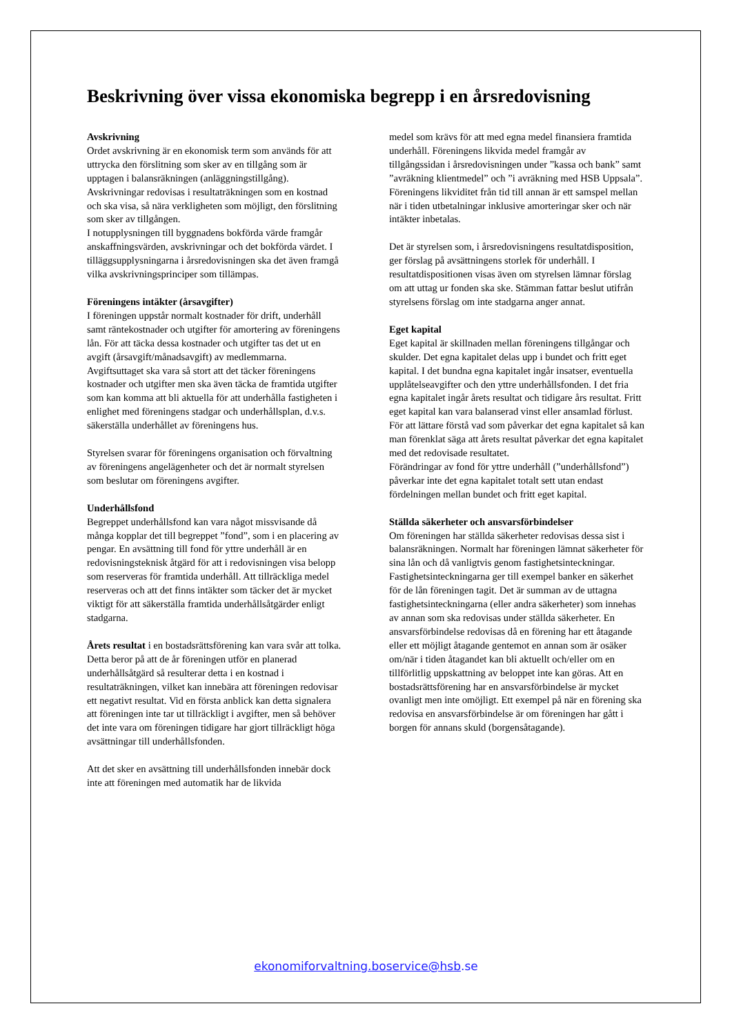Beskrivning över vissa ekonomiska begrepp i en årsredovisning
Avskrivning
Ordet avskrivning är en ekonomisk term som används för att uttrycka den förslitning som sker av en tillgång som är upptagen i balansräkningen (anläggningstillgång).
Avskrivningar redovisas i resultaträkningen som en kostnad och ska visa, så nära verkligheten som möjligt, den förslitning som sker av tillgången.
I notupplysningen till byggnadens bokförda värde framgår anskaffningsvärden, avskrivningar och det bokförda värdet. I tilläggsupplysningarna i årsredovisningen ska det även framgå vilka avskrivningsprinciper som tillämpas.
Föreningens intäkter (årsavgifter)
I föreningen uppstår normalt kostnader för drift, underhåll samt räntekostnader och utgifter för amortering av föreningens lån. För att täcka dessa kostnader och utgifter tas det ut en avgift (årsavgift/månadsavgift) av medlemmarna. Avgiftsuttaget ska vara så stort att det täcker föreningens kostnader och utgifter men ska även täcka de framtida utgifter som kan komma att bli aktuella för att underhålla fastigheten i enlighet med föreningens stadgar och underhållsplan, d.v.s. säkerställa underhållet av föreningens hus.
Styrelsen svarar för föreningens organisation och förvaltning av föreningens angelägenheter och det är normalt styrelsen som beslutar om föreningens avgifter.
Underhållsfond
Begreppet underhållsfond kan vara något missvisande då många kopplar det till begreppet ”fond”, som i en placering av pengar. En avsättning till fond för yttre underhåll är en redovisningsteknisk åtgärd för att i redovisningen visa belopp som reserveras för framtida underhåll. Att tillräckliga medel reserveras och att det finns intäkter som täcker det är mycket viktigt för att säkerställa framtida underhållsåtgärder enligt stadgarna.
Årets resultat i en bostadsrättsförening kan vara svår att tolka. Detta beror på att de år föreningen utför en planerad underhållsåtgärd så resulterar detta i en kostnad i resultaträkningen, vilket kan innebära att föreningen redovisar ett negativt resultat. Vid en första anblick kan detta signalera att föreningen inte tar ut tillräckligt i avgifter, men så behöver det inte vara om föreningen tidigare har gjort tillräckligt höga avsättningar till underhållsfonden.
Att det sker en avsättning till underhållsfonden innebär dock inte att föreningen med automatik har de likvida
medel som krävs för att med egna medel finansiera framtida underhåll. Föreningens likvida medel framgår av tillgångssidan i årsredovisningen under ”kassa och bank” samt ”avräkning klientmedel” och ”i avräkning med HSB Uppsala”. Föreningens likviditet från tid till annan är ett samspel mellan när i tiden utbetalningar inklusive amorteringar sker och när intäkter inbetalas.
Det är styrelsen som, i årsredovisningens resultatdisposition, ger förslag på avsättningens storlek för underhåll. I resultatdispositionen visas även om styrelsen lämnar förslag om att uttag ur fonden ska ske. Stämman fattar beslut utifrån styrelsens förslag om inte stadgarna anger annat.
Eget kapital
Eget kapital är skillnaden mellan föreningens tillgångar och skulder. Det egna kapitalet delas upp i bundet och fritt eget kapital. I det bundna egna kapitalet ingår insatser, eventuella upplåtelseavgifter och den yttre underhållsfonden. I det fria egna kapitalet ingår årets resultat och tidigare års resultat. Fritt eget kapital kan vara balanserad vinst eller ansamlad förlust.
För att lättare förstå vad som påverkar det egna kapitalet så kan man förenklat säga att årets resultat påverkar det egna kapitalet med det redovisade resultatet.
Förändringar av fond för yttre underhåll (”underhållsfond”) påverkar inte det egna kapitalet totalt sett utan endast fördelningen mellan bundet och fritt eget kapital.
Ställda säkerheter och ansvarsförbindelser
Om föreningen har ställda säkerheter redovisas dessa sist i balansräkningen. Normalt har föreningen lämnat säkerheter för sina lån och då vanligtvis genom fastighetsinteckningar. Fastighetsinteckningarna ger till exempel banker en säkerhet för de lån föreningen tagit. Det är summan av de uttagna fastighetsinteckningarna (eller andra säkerheter) som innehas av annan som ska redovisas under ställda säkerheter. En ansvarsförbindelse redovisas då en förening har ett åtagande eller ett möjligt åtagande gentemot en annan som är osäker om/när i tiden åtagandet kan bli aktuellt och/eller om en tillförlitlig uppskattning av beloppet inte kan göras. Att en bostadsrättsförening har en ansvarsförbindelse är mycket ovanligt men inte omöjligt. Ett exempel på när en förening ska redovisa en ansvarsförbindelse är om föreningen har gått i borgen för annans skuld (borgensåtagande).
ekonomiforvaltning.boservice@hsb.se